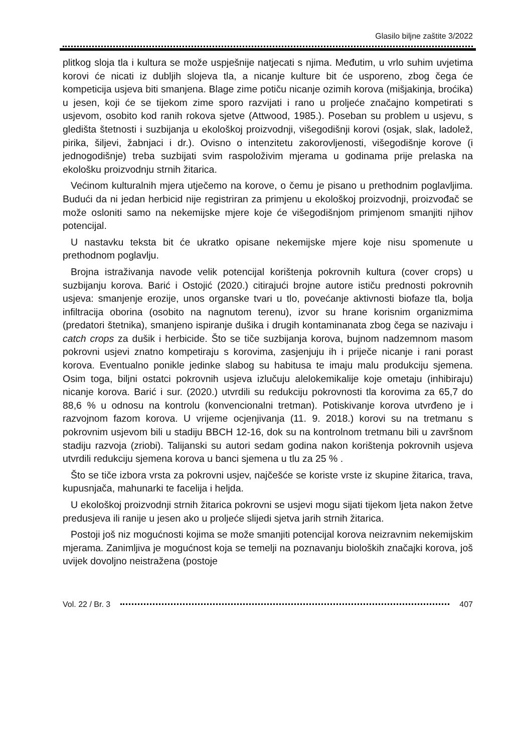Glasilo biljne zaštite 3/2022
plitkog sloja tla i kultura se može uspješnije natjecati s njima. Međutim, u vrlo suhim uvjetima korovi će nicati iz dubljih slojeva tla, a nicanje kulture bit će usporeno, zbog čega će kompeticija usjeva biti smanjena. Blage zime potiču nicanje ozimih korova (mišjakinja, broćika) u jesen, koji će se tijekom zime sporo razvijati i rano u proljeće značajno kompetirati s usjevom, osobito kod ranih rokova sjetve (Attwood, 1985.). Poseban su problem u usjevu, s gledišta štetnosti i suzbijanja u ekološkoj proizvodnji, višegodišnji korovi (osjak, slak, ladolež, pirika, šiljevi, žabnjaci i dr.). Ovisno o intenzitetu zakorovljenosti, višegodišnje korove (i jednogodišnje) treba suzbijati svim raspoloživim mjerama u godinama prije prelaska na ekološku proizvodnju strnih žitarica.
Većinom kulturalnih mjera utječemo na korove, o čemu je pisano u prethodnim poglavljima. Budući da ni jedan herbicid nije registriran za primjenu u ekološkoj proizvodnji, proizvođač se može osloniti samo na nekemijske mjere koje će višegodišnjom primjenom smanjiti njihov potencijal.
U nastavku teksta bit će ukratko opisane nekemijske mjere koje nisu spomenute u prethodnom poglavlju.
Brojna istraživanja navode velik potencijal korištenja pokrovnih kultura (cover crops) u suzbijanju korova. Barić i Ostojić (2020.) citirajući brojne autore ističu prednosti pokrovnih usjeva: smanjenje erozije, unos organske tvari u tlo, povećanje aktivnosti biofaze tla, bolja infiltracija oborina (osobito na nagnutom terenu), izvor su hrane korisnim organizmima (predatori štetnika), smanjeno ispiranje dušika i drugih kontaminanata zbog čega se nazivaju i catch crops za dušik i herbicide. Što se tiče suzbijanja korova, bujnom nadzemnom masom pokrovni usjevi znatno kompetiraju s korovima, zasjenjuju ih i priječe nicanje i rani porast korova. Eventualno ponikle jedinke slabog su habitusa te imaju malu produkciju sjemena. Osim toga, biljni ostatci pokrovnih usjeva izlučuju alelokemikalije koje ometaju (inhibiraju) nicanje korova. Barić i sur. (2020.) utvrdili su redukciju pokrovnosti tla korovima za 65,7 do 88,6 % u odnosu na kontrolu (konvencionalni tretman). Potiskivanje korova utvrđeno je i razvojnom fazom korova. U vrijeme ocjenjivanja (11. 9. 2018.) korovi su na tretmanu s pokrovnim usjevom bili u stadiju BBCH 12-16, dok su na kontrolnom tretmanu bili u završnom stadiju razvoja (zriobi). Talijanski su autori sedam godina nakon korištenja pokrovnih usjeva utvrdili redukciju sjemena korova u banci sjemena u tlu za 25 % .
Što se tiče izbora vrsta za pokrovni usjev, najčešće se koriste vrste iz skupine žitarica, trava, kupusnjača, mahunarki te facelija i heljda.
U ekološkoj proizvodnji strnih žitarica pokrovni se usjevi mogu sijati tijekom ljeta nakon žetve predusjeva ili ranije u jesen ako u proljeće slijedi sjetva jarih strnih žitarica.
Postoji još niz mogućnosti kojima se može smanjiti potencijal korova neizravnim nekemijskim mjerama. Zanimljiva je mogućnost koja se temelji na poznavanju bioloških značajki korova, još uvijek dovoljno neistražena (postoje
Vol. 22 / Br. 3 407